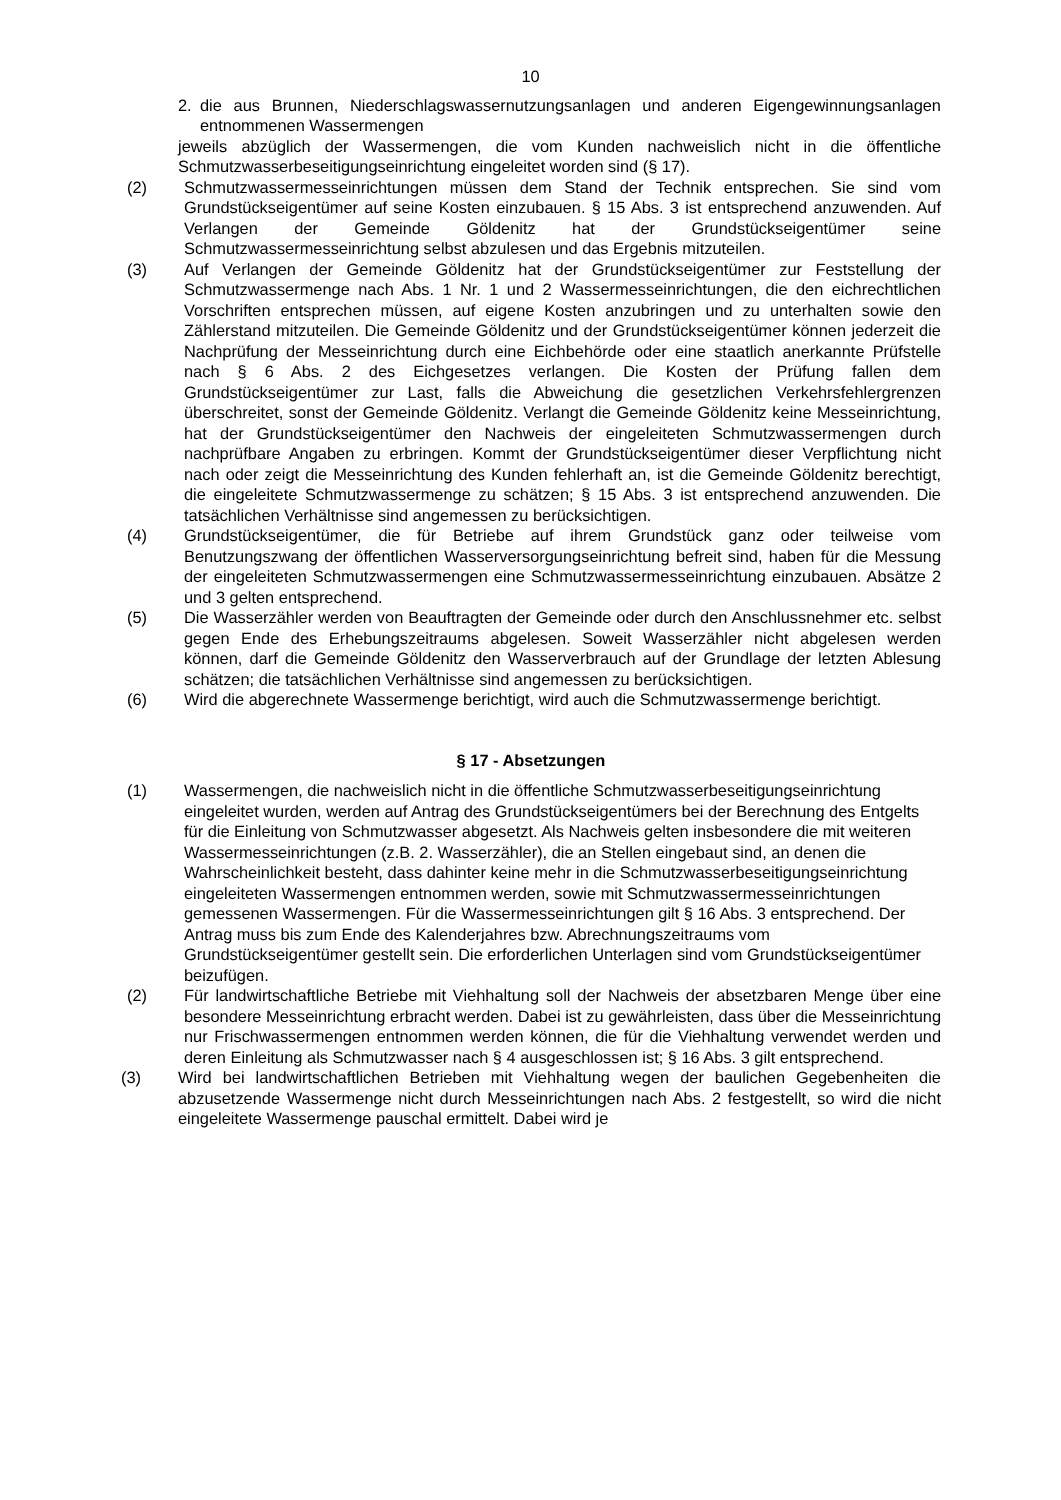10
2. die aus Brunnen, Niederschlagswassernutzungsanlagen und anderen Eigengewinnungsanlagen entnommenen Wassermengen
jeweils abzüglich der Wassermengen, die vom Kunden nachweislich nicht in die öffentliche Schmutzwasserbeseitigungseinrichtung eingeleitet worden sind (§ 17).
(2) Schmutzwassermesseinrichtungen müssen dem Stand der Technik entsprechen. Sie sind vom Grundstückseigentümer auf seine Kosten einzubauen. § 15 Abs. 3 ist entsprechend anzuwenden. Auf Verlangen der Gemeinde Göldenitz hat der Grundstückseigentümer seine Schmutzwassermesseinrichtung selbst abzulesen und das Ergebnis mitzuteilen.
(3) Auf Verlangen der Gemeinde Göldenitz hat der Grundstückseigentümer zur Feststellung der Schmutzwassermenge nach Abs. 1 Nr. 1 und 2 Wassermesseinrichtungen, die den eichrechtlichen Vorschriften entsprechen müssen, auf eigene Kosten anzubringen und zu unterhalten sowie den Zählerstand mitzuteilen. Die Gemeinde Göldenitz und der Grundstückseigentümer können jederzeit die Nachprüfung der Messeinrichtung durch eine Eichbehörde oder eine staatlich anerkannte Prüfstelle nach § 6 Abs. 2 des Eichgesetzes verlangen. Die Kosten der Prüfung fallen dem Grundstückseigentümer zur Last, falls die Abweichung die gesetzlichen Verkehrsfehlergrenzen überschreitet, sonst der Gemeinde Göldenitz. Verlangt die Gemeinde Göldenitz keine Messeinrichtung, hat der Grundstückseigentümer den Nachweis der eingeleiteten Schmutzwassermengen durch nachprüfbare Angaben zu erbringen. Kommt der Grundstückseigentümer dieser Verpflichtung nicht nach oder zeigt die Messeinrichtung des Kunden fehlerhaft an, ist die Gemeinde Göldenitz berechtigt, die eingeleitete Schmutzwassermenge zu schätzen; § 15 Abs. 3 ist entsprechend anzuwenden. Die tatsächlichen Verhältnisse sind angemessen zu berücksichtigen.
(4) Grundstückseigentümer, die für Betriebe auf ihrem Grundstück ganz oder teilweise vom Benutzungszwang der öffentlichen Wasserversorgungseinrichtung befreit sind, haben für die Messung der eingeleiteten Schmutzwassermengen eine Schmutzwassermesseinrichtung einzubauen. Absätze 2 und 3 gelten entsprechend.
(5) Die Wasserzähler werden von Beauftragten der Gemeinde oder durch den Anschlussnehmer etc. selbst gegen Ende des Erhebungszeitraums abgelesen. Soweit Wasserzähler nicht abgelesen werden können, darf die Gemeinde Göldenitz den Wasserverbrauch auf der Grundlage der letzten Ablesung schätzen; die tatsächlichen Verhältnisse sind angemessen zu berücksichtigen.
(6) Wird die abgerechnete Wassermenge berichtigt, wird auch die Schmutzwassermenge berichtigt.
§ 17 - Absetzungen
(1) Wassermengen, die nachweislich nicht in die öffentliche Schmutzwasserbeseitigungseinrichtung eingeleitet wurden, werden auf Antrag des Grundstückseigentümers bei der Berechnung des Entgelts für die Einleitung von Schmutzwasser abgesetzt. Als Nachweis gelten insbesondere die mit weiteren Wassermesseinrichtungen (z.B. 2. Wasserzähler), die an Stellen eingebaut sind, an denen die Wahrscheinlichkeit besteht, dass dahinter keine mehr in die Schmutzwasserbeseitigungseinrichtung eingeleiteten Wassermengen entnommen werden, sowie mit Schmutzwassermesseinrichtungen gemessenen Wassermengen. Für die Wassermesseinrichtungen gilt § 16 Abs. 3 entsprechend. Der Antrag muss bis zum Ende des Kalenderjahres bzw. Abrechnungszeitraums vom Grundstückseigentümer gestellt sein. Die erforderlichen Unterlagen sind vom Grundstückseigentümer beizufügen.
(2) Für landwirtschaftliche Betriebe mit Viehhaltung soll der Nachweis der absetzbaren Menge über eine besondere Messeinrichtung erbracht werden. Dabei ist zu gewährleisten, dass über die Messeinrichtung nur Frischwassermengen entnommen werden können, die für die Viehhaltung verwendet werden und deren Einleitung als Schmutzwasser nach § 4 ausgeschlossen ist; § 16 Abs. 3 gilt entsprechend.
(3) Wird bei landwirtschaftlichen Betrieben mit Viehhaltung wegen der baulichen Gegebenheiten die abzusetzende Wassermenge nicht durch Messeinrichtungen nach Abs. 2 festgestellt, so wird die nicht eingeleitete Wassermenge pauschal ermittelt. Dabei wird je